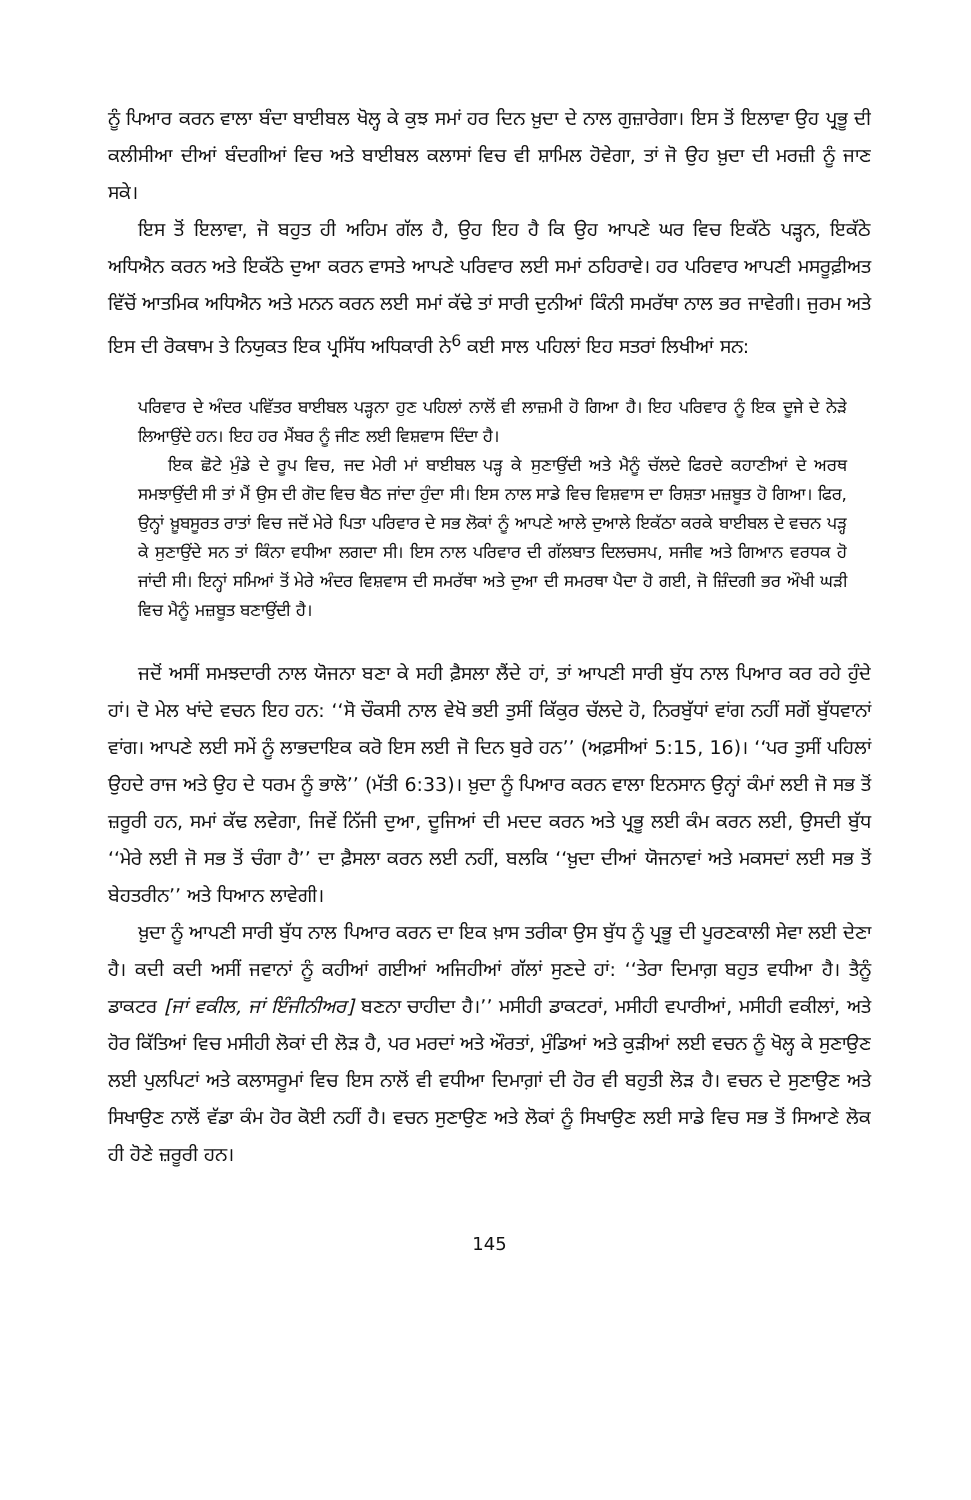ਨੂੰ ਪਿਆਰ ਕਰਨ ਵਾਲਾ ਬੰਦਾ ਬਾਈਬਲ ਖੋਲ੍ਹ ਕੇ ਕੁਝ ਸਮਾਂ ਹਰ ਦਿਨ ਖ਼ੁਦਾ ਦੇ ਨਾਲ ਗੁਜ਼ਾਰੇਗਾ। ਇਸ ਤੋਂ ਇਲਾਵਾ ਉਹ ਪ੍ਰਭੂ ਦੀ ਕਲੀਸੀਆ ਦੀਆਂ ਬੰਦਗੀਆਂ ਵਿਚ ਅਤੇ ਬਾਈਬਲ ਕਲਾਸਾਂ ਵਿਚ ਵੀ ਸ਼ਾਮਿਲ ਹੋਵੇਗਾ, ਤਾਂ ਜੋ ਉਹ ਖ਼ੁਦਾ ਦੀ ਮਰਜ਼ੀ ਨੂੰ ਜਾਣ ਸਕੇ।
ਇਸ ਤੋਂ ਇਲਾਵਾ, ਜੋ ਬਹੁਤ ਹੀ ਅਹਿਮ ਗੱਲ ਹੈ, ਉਹ ਇਹ ਹੈ ਕਿ ਉਹ ਆਪਣੇ ਘਰ ਵਿਚ ਇਕੱਠੇ ਪੜ੍ਹਨ, ਇਕੱਠੇ ਅਧਿਐਨ ਕਰਨ ਅਤੇ ਇਕੱਠੇ ਦੁਆ ਕਰਨ ਵਾਸਤੇ ਆਪਣੇ ਪਰਿਵਾਰ ਲਈ ਸਮਾਂ ਠਹਿਰਾਵੇ। ਹਰ ਪਰਿਵਾਰ ਆਪਣੀ ਮਸਰੂਫ਼ੀਅਤ ਵਿੱਚੋਂ ਆਤਮਿਕ ਅਧਿਐਨ ਅਤੇ ਮਨਨ ਕਰਨ ਲਈ ਸਮਾਂ ਕੱਢੇ ਤਾਂ ਸਾਰੀ ਦੁਨੀਆਂ ਕਿੰਨੀ ਸਮਰੱਥਾ ਨਾਲ ਭਰ ਜਾਵੇਗੀ। ਜੁਰਮ ਅਤੇ ਇਸ ਦੀ ਰੋਕਥਾਮ ਤੇ ਨਿਯੁਕਤ ਇਕ ਪ੍ਰਸਿੱਧ ਅਧਿਕਾਰੀ ਨੇ<sup>6</sup> ਕਈ ਸਾਲ ਪਹਿਲਾਂ ਇਹ ਸਤਰਾਂ ਲਿਖੀਆਂ ਸਨ:
ਪਰਿਵਾਰ ਦੇ ਅੰਦਰ ਪਵਿੱਤਰ ਬਾਈਬਲ ਪੜ੍ਹਨਾ ਹੁਣ ਪਹਿਲਾਂ ਨਾਲੋਂ ਵੀ ਲਾਜ਼ਮੀ ਹੋ ਗਿਆ ਹੈ। ਇਹ ਪਰਿਵਾਰ ਨੂੰ ਇਕ ਦੂਜੇ ਦੇ ਨੇੜੇ ਲਿਆਉਂਦੇ ਹਨ। ਇਹ ਹਰ ਮੈਂਬਰ ਨੂੰ ਜੀਣ ਲਈ ਵਿਸ਼ਵਾਸ ਦਿੰਦਾ ਹੈ।
ਇਕ ਛੋਟੇ ਮੁੰਡੇ ਦੇ ਰੂਪ ਵਿਚ, ਜਦ ਮੇਰੀ ਮਾਂ ਬਾਈਬਲ ਪੜ੍ਹ ਕੇ ਸੁਣਾਉਂਦੀ ਅਤੇ ਮੈਨੂੰ ਚੱਲਦੇ ਫਿਰਦੇ ਕਹਾਣੀਆਂ ਦੇ ਅਰਥ ਸਮਝਾਉਂਦੀ ਸੀ ਤਾਂ ਮੈਂ ਉਸ ਦੀ ਗੋਦ ਵਿਚ ਬੈਠ ਜਾਂਦਾ ਹੁੰਦਾ ਸੀ। ਇਸ ਨਾਲ ਸਾਡੇ ਵਿਚ ਵਿਸ਼ਵਾਸ ਦਾ ਰਿਸ਼ਤਾ ਮਜ਼ਬੂਤ ਹੋ ਗਿਆ। ਫਿਰ, ਉਨ੍ਹਾਂ ਖ਼ੂਬਸੂਰਤ ਰਾਤਾਂ ਵਿਚ ਜਦੋਂ ਮੇਰੇ ਪਿਤਾ ਪਰਿਵਾਰ ਦੇ ਸਭ ਲੋਕਾਂ ਨੂੰ ਆਪਣੇ ਆਲੇ ਦੁਆਲੇ ਇਕੱਠਾ ਕਰਕੇ ਬਾਈਬਲ ਦੇ ਵਚਨ ਪੜ੍ਹ ਕੇ ਸੁਣਾਉਂਦੇ ਸਨ ਤਾਂ ਕਿੰਨਾ ਵਧੀਆ ਲਗਦਾ ਸੀ। ਇਸ ਨਾਲ ਪਰਿਵਾਰ ਦੀ ਗੱਲਬਾਤ ਦਿਲਚਸਪ, ਸਜੀਵ ਅਤੇ ਗਿਆਨ ਵਰਧਕ ਹੋ ਜਾਂਦੀ ਸੀ। ਇਨ੍ਹਾਂ ਸਮਿਆਂ ਤੋਂ ਮੇਰੇ ਅੰਦਰ ਵਿਸ਼ਵਾਸ ਦੀ ਸਮਰੱਥਾ ਅਤੇ ਦੁਆ ਦੀ ਸਮਰਥਾ ਪੈਦਾ ਹੋ ਗਈ, ਜੋ ਜ਼ਿੰਦਗੀ ਭਰ ਔਖੀ ਘੜੀ ਵਿਚ ਮੈਨੂੰ ਮਜ਼ਬੂਤ ਬਣਾਉਂਦੀ ਹੈ।
ਜਦੋਂ ਅਸੀਂ ਸਮਝਦਾਰੀ ਨਾਲ ਯੋਜਨਾ ਬਣਾ ਕੇ ਸਹੀ ਫ਼ੈਸਲਾ ਲੈਂਦੇ ਹਾਂ, ਤਾਂ ਆਪਣੀ ਸਾਰੀ ਬੁੱਧ ਨਾਲ ਪਿਆਰ ਕਰ ਰਹੇ ਹੁੰਦੇ ਹਾਂ। ਦੋ ਮੇਲ ਖਾਂਦੇ ਵਚਨ ਇਹ ਹਨ: ‘‘ਸੋ ਚੌਕਸੀ ਨਾਲ ਵੇਖੋ ਭਈ ਤੁਸੀਂ ਕਿੱਕੁਰ ਚੱਲਦੇ ਹੋ, ਨਿਰਬੁੱਧਾਂ ਵਾਂਗ ਨਹੀਂ ਸਗੋਂ ਬੁੱਧਵਾਨਾਂ ਵਾਂਗ। ਆਪਣੇ ਲਈ ਸਮੇਂ ਨੂੰ ਲਾਭਦਾਇਕ ਕਰੋ ਇਸ ਲਈ ਜੋ ਦਿਨ ਬੁਰੇ ਹਨ’’ (ਅਫ਼ਸੀਆਂ 5:15, 16)। ‘‘ਪਰ ਤੁਸੀਂ ਪਹਿਲਾਂ ਉਹਦੇ ਰਾਜ ਅਤੇ ਉਹ ਦੇ ਧਰਮ ਨੂੰ ਭਾਲੋ’’ (ਮੱਤੀ 6:33)। ਖ਼ੁਦਾ ਨੂੰ ਪਿਆਰ ਕਰਨ ਵਾਲਾ ਇਨਸਾਨ ਉਨ੍ਹਾਂ ਕੰਮਾਂ ਲਈ ਜੋ ਸਭ ਤੋਂ ਜ਼ਰੂਰੀ ਹਨ, ਸਮਾਂ ਕੱਢ ਲਵੇਗਾ, ਜਿਵੇਂ ਨਿੱਜੀ ਦੁਆ, ਦੂਜਿਆਂ ਦੀ ਮਦਦ ਕਰਨ ਅਤੇ ਪ੍ਰਭੂ ਲਈ ਕੰਮ ਕਰਨ ਲਈ, ਉਸਦੀ ਬੁੱਧ ‘‘ਮੇਰੇ ਲਈ ਜੋ ਸਭ ਤੋਂ ਚੰਗਾ ਹੈ’’ ਦਾ ਫ਼ੈਸਲਾ ਕਰਨ ਲਈ ਨਹੀਂ, ਬਲਕਿ ‘‘ਖ਼ੁਦਾ ਦੀਆਂ ਯੋਜਨਾਵਾਂ ਅਤੇ ਮਕਸਦਾਂ ਲਈ ਸਭ ਤੋਂ ਬੇਹਤਰੀਨ’’ ਅਤੇ ਧਿਆਨ ਲਾਵੇਗੀ।
ਖ਼ੁਦਾ ਨੂੰ ਆਪਣੀ ਸਾਰੀ ਬੁੱਧ ਨਾਲ ਪਿਆਰ ਕਰਨ ਦਾ ਇਕ ਖ਼ਾਸ ਤਰੀਕਾ ਉਸ ਬੁੱਧ ਨੂੰ ਪ੍ਰਭੂ ਦੀ ਪੂਰਣਕਾਲੀ ਸੇਵਾ ਲਈ ਦੇਣਾ ਹੈ। ਕਦੀ ਕਦੀ ਅਸੀਂ ਜਵਾਨਾਂ ਨੂੰ ਕਹੀਆਂ ਗਈਆਂ ਅਜਿਹੀਆਂ ਗੱਲਾਂ ਸੁਣਦੇ ਹਾਂ: ‘‘ਤੇਰਾ ਦਿਮਾਗ਼ ਬਹੁਤ ਵਧੀਆ ਹੈ। ਤੈਨੂੰ ਡਾਕਟਰ [ਜਾਂ ਵਕੀਲ, ਜਾਂ ਇੰਜੀਨੀਅਰ] ਬਣਨਾ ਚਾਹੀਦਾ ਹੈ।’’ ਮਸੀਹੀ ਡਾਕਟਰਾਂ, ਮਸੀਹੀ ਵਪਾਰੀਆਂ, ਮਸੀਹੀ ਵਕੀਲਾਂ, ਅਤੇ ਹੋਰ ਕਿੱਤਿਆਂ ਵਿਚ ਮਸੀਹੀ ਲੋਕਾਂ ਦੀ ਲੋੜ ਹੈ, ਪਰ ਮਰਦਾਂ ਅਤੇ ਔਰਤਾਂ, ਮੁੰਡਿਆਂ ਅਤੇ ਕੁੜੀਆਂ ਲਈ ਵਚਨ ਨੂੰ ਖੋਲ੍ਹ ਕੇ ਸੁਣਾਉਣ ਲਈ ਪੁਲਪਿਟਾਂ ਅਤੇ ਕਲਾਸਰੂਮਾਂ ਵਿਚ ਇਸ ਨਾਲੋਂ ਵੀ ਵਧੀਆ ਦਿਮਾਗ਼ਾਂ ਦੀ ਹੋਰ ਵੀ ਬਹੁਤੀ ਲੋੜ ਹੈ। ਵਚਨ ਦੇ ਸੁਣਾਉਣ ਅਤੇ ਸਿਖਾਉਣ ਨਾਲੋਂ ਵੱਡਾ ਕੰਮ ਹੋਰ ਕੋਈ ਨਹੀਂ ਹੈ। ਵਚਨ ਸੁਣਾਉਣ ਅਤੇ ਲੋਕਾਂ ਨੂੰ ਸਿਖਾਉਣ ਲਈ ਸਾਡੇ ਵਿਚ ਸਭ ਤੋਂ ਸਿਆਣੇ ਲੋਕ ਹੀ ਹੋਣੇ ਜ਼ਰੂਰੀ ਹਨ।
145